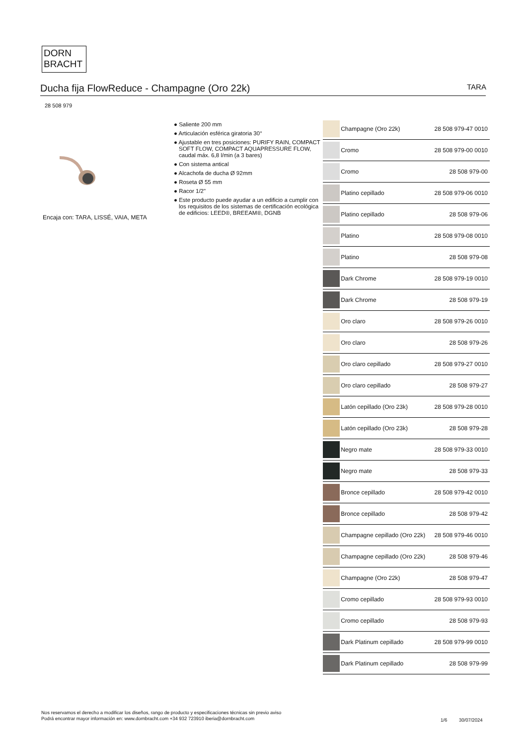DORN
BRACHT
Ducha fija FlowReduce - Champagne (Oro 22k) TARA
28 508 979
Encaja con: TARA, LISSÉ, VAIA, META
● Saliente 200 mm
● Articulación esférica giratoria 30°
● Ajustable en tres posiciones: PURIFY RAIN, COMPACT SOFT FLOW, COMPACT AQUAPRESSURE FLOW, caudal máx. 6,8 l/min (a 3 bares)
● Con sistema antical
● Alcachofa de ducha Ø 92mm
● Roseta Ø 55 mm
● Racor 1/2"
● Este producto puede ayudar a un edificio a cumplir con los requisitos de los sistemas de certificación ecológica de edificios: LEED®, BREEAM®, DGNB
| | Champagne (Oro 22k) | 28 508 979-47 0010 |
| | Cromo | 28 508 979-00 0010 |
| | Cromo | 28 508 979-00 |
| | Platino cepillado | 28 508 979-06 0010 |
| | Platino cepillado | 28 508 979-06 |
| | Platino | 28 508 979-08 0010 |
| | Platino | 28 508 979-08 |
| | Dark Chrome | 28 508 979-19 0010 |
| | Dark Chrome | 28 508 979-19 |
| | Oro claro | 28 508 979-26 0010 |
| | Oro claro | 28 508 979-26 |
| | Oro claro cepillado | 28 508 979-27 0010 |
| | Oro claro cepillado | 28 508 979-27 |
| | Latón cepillado (Oro 23k) | 28 508 979-28 0010 |
| | Latón cepillado (Oro 23k) | 28 508 979-28 |
| | Negro mate | 28 508 979-33 0010 |
| | Negro mate | 28 508 979-33 |
| | Bronce cepillado | 28 508 979-42 0010 |
| | Bronce cepillado | 28 508 979-42 |
| | Champagne cepillado (Oro 22k) | 28 508 979-46 0010 |
| | Champagne cepillado (Oro 22k) | 28 508 979-46 |
| | Champagne (Oro 22k) | 28 508 979-47 |
| | Cromo cepillado | 28 508 979-93 0010 |
| | Cromo cepillado | 28 508 979-93 |
| | Dark Platinum cepillado | 28 508 979-99 0010 |
| | Dark Platinum cepillado | 28 508 979-99 |
Nos reservamos el derecho a modificar los diseños, rango de producto y especificaciones técnicas sin previo aviso
Podrá encontrar mayor información en: www.dornbracht.com +34 932 723910 iberia@dornbracht.com
1/6 30/07/2024